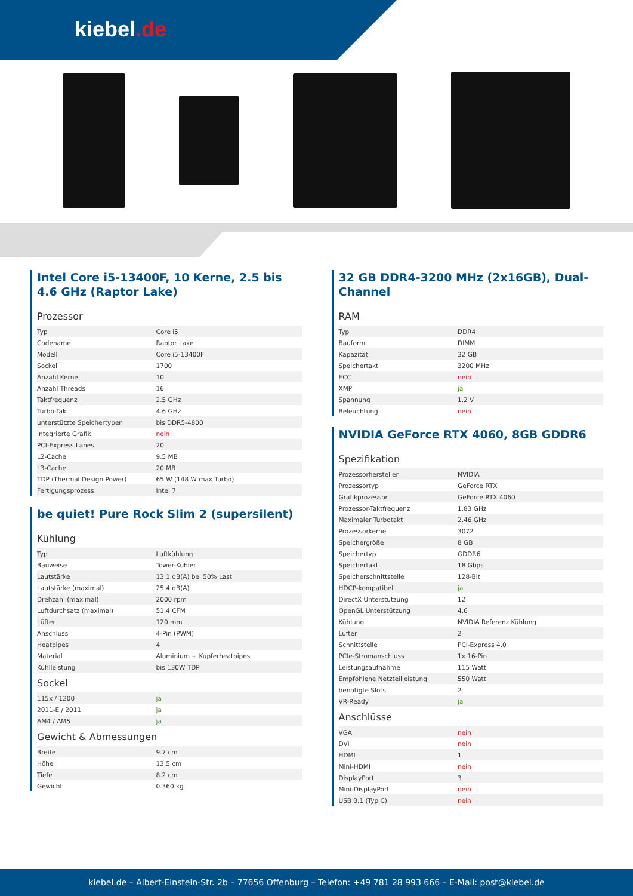kiebel.de
Intel Core i5-13400F, 10 Kerne, 2.5 bis 4.6 GHz (Raptor Lake)
Prozessor
| Typ | Core i5 |
| Codename | Raptor Lake |
| Modell | Core i5-13400F |
| Sockel | 1700 |
| Anzahl Kerne | 10 |
| Anzahl Threads | 16 |
| Taktfrequenz | 2.5 GHz |
| Turbo-Takt | 4.6 GHz |
| unterstützte Speichertypen | bis DDR5-4800 |
| Integrierte Grafik | nein |
| PCI-Express Lanes | 20 |
| L2-Cache | 9.5 MB |
| L3-Cache | 20 MB |
| TDP (Thermal Design Power) | 65 W (148 W max Turbo) |
| Fertigungsprozess | Intel 7 |
be quiet! Pure Rock Slim 2 (supersilent)
Kühlung
| Typ | Luftkühlung |
| Bauweise | Tower-Kühler |
| Lautstärke | 13.1 dB(A) bei 50% Last |
| Lautstärke (maximal) | 25.4 dB(A) |
| Drehzahl (maximal) | 2000 rpm |
| Luftdurchsatz (maximal) | 51.4 CFM |
| Lüfter | 120 mm |
| Anschluss | 4-Pin (PWM) |
| Heatpipes | 4 |
| Material | Aluminium + Kupferheatpipes |
| Kühlleistung | bis 130W TDP |
Sockel
| 115x / 1200 | ja |
| 2011-E / 2011 | ja |
| AM4 / AM5 | ja |
Gewicht & Abmessungen
| Breite | 9.7 cm |
| Höhe | 13.5 cm |
| Tiefe | 8.2 cm |
| Gewicht | 0.360 kg |
32 GB DDR4-3200 MHz (2x16GB), Dual-Channel
RAM
| Typ | DDR4 |
| Bauform | DIMM |
| Kapazität | 32 GB |
| Speichertakt | 3200 MHz |
| ECC | nein |
| XMP | ja |
| Spannung | 1.2 V |
| Beleuchtung | nein |
NVIDIA GeForce RTX 4060, 8GB GDDR6
Spezifikation
| Prozessorhersteller | NVIDIA |
| Prozessortyp | GeForce RTX |
| Grafikprozessor | GeForce RTX 4060 |
| Prozessor-Taktfrequenz | 1.83 GHz |
| Maximaler Turbotakt | 2.46 GHz |
| Prozessorkerne | 3072 |
| Speichergröße | 8 GB |
| Speichertyp | GDDR6 |
| Speichertakt | 18 Gbps |
| Speicherschnittstelle | 128-Bit |
| HDCP-kompatibel | ja |
| DirectX Unterstützung | 12 |
| OpenGL Unterstützung | 4.6 |
| Kühlung | NVIDIA Referenz Kühlung |
| Lüfter | 2 |
| Schnittstelle | PCI-Express 4.0 |
| PCIe-Stromanschluss | 1x 16-Pin |
| Leistungsaufnahme | 115 Watt |
| Empfohlene Netzteilleistung | 550 Watt |
| benötigte Slots | 2 |
| VR-Ready | ja |
Anschlüsse
| VGA | nein |
| DVI | nein |
| HDMI | 1 |
| Mini-HDMI | nein |
| DisplayPort | 3 |
| Mini-DisplayPort | nein |
| USB 3.1 (Typ C) | nein |
kiebel.de – Albert-Einstein-Str. 2b – 77656 Offenburg – Telefon: +49 781 28 993 666 – E-Mail: post@kiebel.de